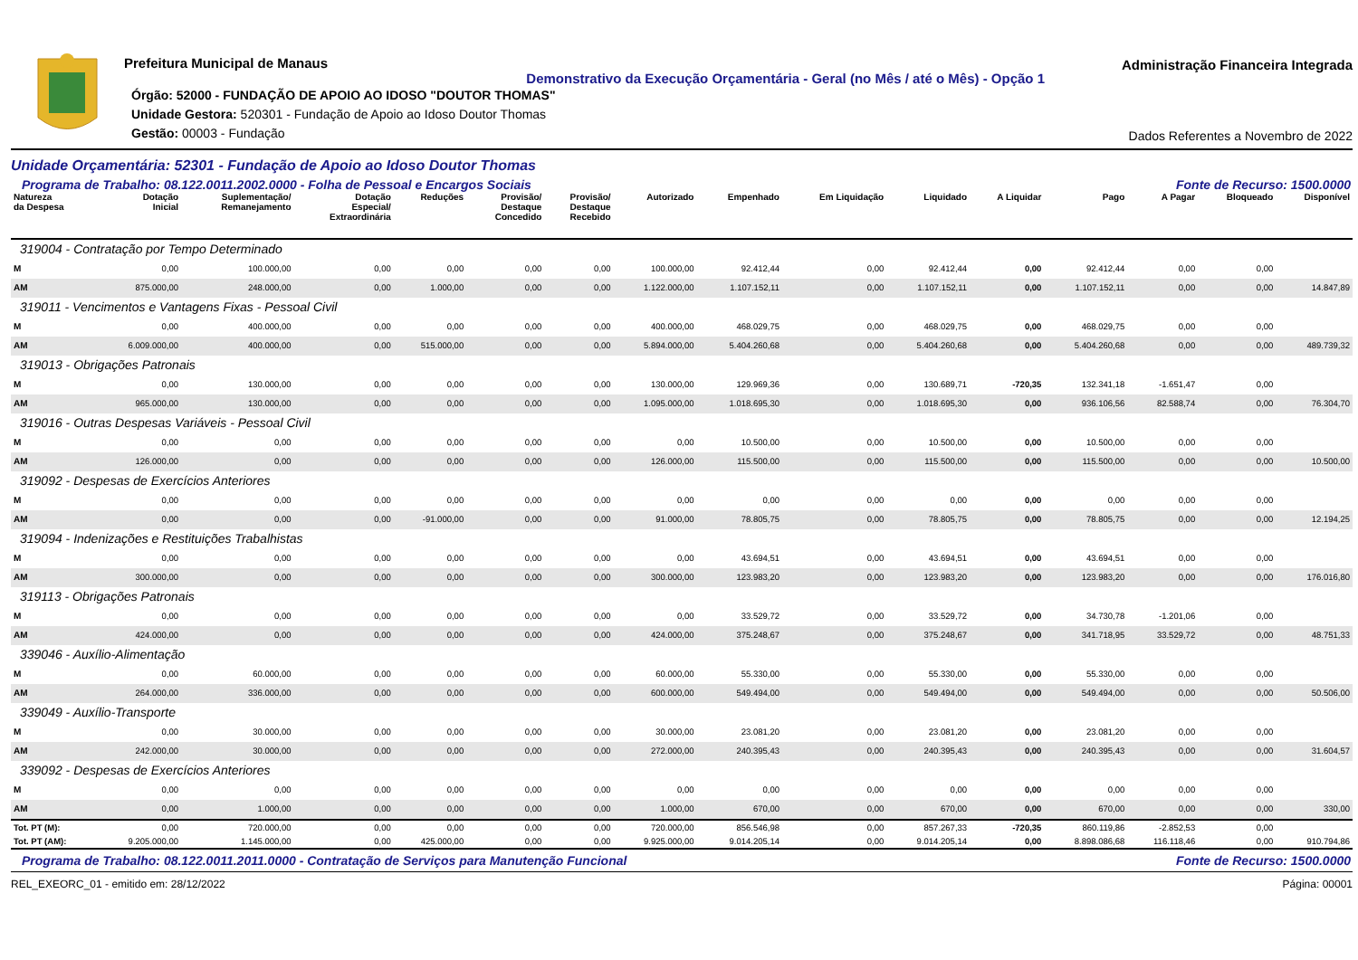Prefeitura Municipal de Manaus
Demonstrativo da Execução Orçamentária - Geral (no Mês / até o Mês) - Opção 1
Órgão: 52000 - FUNDAÇÃO DE APOIO AO IDOSO "DOUTOR THOMAS"
Unidade Gestora: 520301 - Fundação de Apoio ao Idoso Doutor Thomas
Gestão: 00003 - Fundação
Administração Financeira Integrada
Dados Referentes a Novembro de 2022
Unidade Orçamentária: 52301 - Fundação de Apoio ao Idoso Doutor Thomas
Programa de Trabalho: 08.122.0011.2002.0000 - Folha de Pessoal e Encargos Sociais Fonte de Recurso: 1500.0000
| Natureza da Despesa | Dotação Inicial | Suplementação/ Remanejamento | Dotação Especial/ Extraordinária | Reduções | Provisão/ Destaque Concedido | Provisão/ Destaque Recebido | Autorizado | Empenhado | Em Liquidação | Liquidado | A Liquidar | Pago | A Pagar | Bloqueado | Disponível |
| --- | --- | --- | --- | --- | --- | --- | --- | --- | --- | --- | --- | --- | --- | --- | --- |
| 319004 - Contratação por Tempo Determinado | | | | | | | | | | | | | | | |
| M | 0,00 | 100.000,00 | 0,00 | 0,00 | 0,00 | 0,00 | 100.000,00 | 92.412,44 | 0,00 | 92.412,44 | 0,00 | 92.412,44 | 0,00 | 0,00 | |
| AM | 875.000,00 | 248.000,00 | 0,00 | 1.000,00 | 0,00 | 0,00 | 1.122.000,00 | 1.107.152,11 | 0,00 | 1.107.152,11 | 0,00 | 1.107.152,11 | 0,00 | 0,00 | 14.847,89 |
| 319011 - Vencimentos e Vantagens Fixas - Pessoal Civil | | | | | | | | | | | | | | | |
| M | 0,00 | 400.000,00 | 0,00 | 0,00 | 0,00 | 0,00 | 400.000,00 | 468.029,75 | 0,00 | 468.029,75 | 0,00 | 468.029,75 | 0,00 | 0,00 | |
| AM | 6.009.000,00 | 400.000,00 | 0,00 | 515.000,00 | 0,00 | 0,00 | 5.894.000,00 | 5.404.260,68 | 0,00 | 5.404.260,68 | 0,00 | 5.404.260,68 | 0,00 | 0,00 | 489.739,32 |
| 319013 - Obrigações Patronais | | | | | | | | | | | | | | | |
| M | 0,00 | 130.000,00 | 0,00 | 0,00 | 0,00 | 0,00 | 130.000,00 | 129.969,36 | 0,00 | 130.689,71 | -720,35 | 132.341,18 | -1.651,47 | 0,00 | |
| AM | 965.000,00 | 130.000,00 | 0,00 | 0,00 | 0,00 | 0,00 | 1.095.000,00 | 1.018.695,30 | 0,00 | 1.018.695,30 | 0,00 | 936.106,56 | 82.588,74 | 0,00 | 76.304,70 |
| 319016 - Outras Despesas Variáveis - Pessoal Civil | | | | | | | | | | | | | | | |
| M | 0,00 | 0,00 | 0,00 | 0,00 | 0,00 | 0,00 | 0,00 | 10.500,00 | 0,00 | 10.500,00 | 0,00 | 10.500,00 | 0,00 | 0,00 | |
| AM | 126.000,00 | 0,00 | 0,00 | 0,00 | 0,00 | 0,00 | 126.000,00 | 115.500,00 | 0,00 | 115.500,00 | 0,00 | 115.500,00 | 0,00 | 0,00 | 10.500,00 |
| 319092 - Despesas de Exercícios Anteriores | | | | | | | | | | | | | | | |
| M | 0,00 | 0,00 | 0,00 | 0,00 | 0,00 | 0,00 | 0,00 | 0,00 | 0,00 | 0,00 | 0,00 | 0,00 | 0,00 | 0,00 | |
| AM | 0,00 | 0,00 | 0,00 | -91.000,00 | 0,00 | 0,00 | 91.000,00 | 78.805,75 | 0,00 | 78.805,75 | 0,00 | 78.805,75 | 0,00 | 0,00 | 12.194,25 |
| 319094 - Indenizações e Restituições Trabalhistas | | | | | | | | | | | | | | | |
| M | 0,00 | 0,00 | 0,00 | 0,00 | 0,00 | 0,00 | 0,00 | 43.694,51 | 0,00 | 43.694,51 | 0,00 | 43.694,51 | 0,00 | 0,00 | |
| AM | 300.000,00 | 0,00 | 0,00 | 0,00 | 0,00 | 0,00 | 300.000,00 | 123.983,20 | 0,00 | 123.983,20 | 0,00 | 123.983,20 | 0,00 | 0,00 | 176.016,80 |
| 319113 - Obrigações Patronais | | | | | | | | | | | | | | | |
| M | 0,00 | 0,00 | 0,00 | 0,00 | 0,00 | 0,00 | 0,00 | 33.529,72 | 0,00 | 33.529,72 | 0,00 | 34.730,78 | -1.201,06 | 0,00 | |
| AM | 424.000,00 | 0,00 | 0,00 | 0,00 | 0,00 | 0,00 | 424.000,00 | 375.248,67 | 0,00 | 375.248,67 | 0,00 | 341.718,95 | 33.529,72 | 0,00 | 48.751,33 |
| 339046 - Auxílio-Alimentação | | | | | | | | | | | | | | | |
| M | 0,00 | 60.000,00 | 0,00 | 0,00 | 0,00 | 0,00 | 60.000,00 | 55.330,00 | 0,00 | 55.330,00 | 0,00 | 55.330,00 | 0,00 | 0,00 | |
| AM | 264.000,00 | 336.000,00 | 0,00 | 0,00 | 0,00 | 0,00 | 600.000,00 | 549.494,00 | 0,00 | 549.494,00 | 0,00 | 549.494,00 | 0,00 | 0,00 | 50.506,00 |
| 339049 - Auxílio-Transporte | | | | | | | | | | | | | | | |
| M | 0,00 | 30.000,00 | 0,00 | 0,00 | 0,00 | 0,00 | 30.000,00 | 23.081,20 | 0,00 | 23.081,20 | 0,00 | 23.081,20 | 0,00 | 0,00 | |
| AM | 242.000,00 | 30.000,00 | 0,00 | 0,00 | 0,00 | 0,00 | 272.000,00 | 240.395,43 | 0,00 | 240.395,43 | 0,00 | 240.395,43 | 0,00 | 0,00 | 31.604,57 |
| 339092 - Despesas de Exercícios Anteriores | | | | | | | | | | | | | | | |
| M | 0,00 | 0,00 | 0,00 | 0,00 | 0,00 | 0,00 | 0,00 | 0,00 | 0,00 | 0,00 | 0,00 | 0,00 | 0,00 | 0,00 | |
| AM | 0,00 | 1.000,00 | 0,00 | 0,00 | 0,00 | 0,00 | 1.000,00 | 670,00 | 0,00 | 670,00 | 0,00 | 670,00 | 0,00 | 0,00 | 330,00 |
| Tot. PT (M): | 0,00 | 720.000,00 | 0,00 | 0,00 | 0,00 | 0,00 | 720.000,00 | 856.546,98 | 0,00 | 857.267,33 | -720,35 | 860.119,86 | -2.852,53 | 0,00 | |
| Tot. PT (AM): | 9.205.000,00 | 1.145.000,00 | 0,00 | 425.000,00 | 0,00 | 0,00 | 9.925.000,00 | 9.014.205,14 | 0,00 | 9.014.205,14 | 0,00 | 8.898.086,68 | 116.118,46 | 0,00 | 910.794,86 |
Programa de Trabalho: 08.122.0011.2011.0000 - Contratação de Serviços para Manutenção Funcional Fonte de Recurso: 1500.0000
REL_EXEORC_01 - emitido em: 28/12/2022 Página: 00001